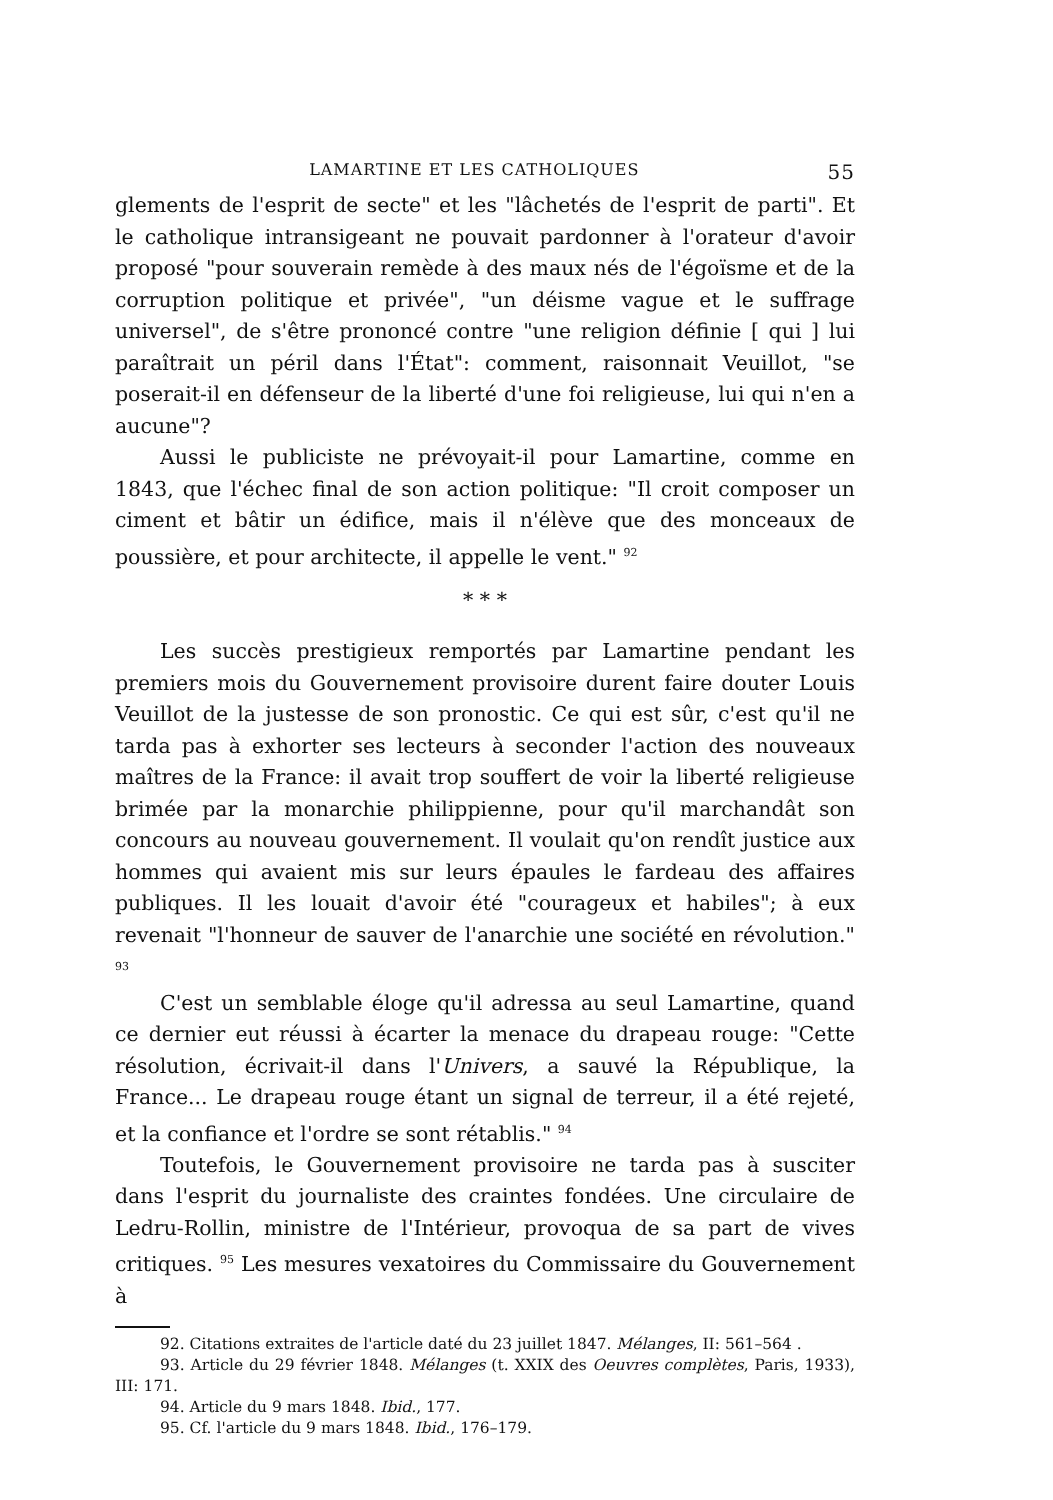LAMARTINE ET LES CATHOLIQUES 55
glements de l'esprit de secte" et les "lâchetés de l'esprit de parti". Et le catholique intransigeant ne pouvait pardonner à l'orateur d'avoir proposé "pour souverain remède à des maux nés de l'égoïsme et de la corruption politique et privée", "un déisme vague et le suffrage universel", de s'être prononcé contre "une religion définie [ qui ] lui paraîtrait un péril dans l'État": comment, raisonnait Veuillot, "se poserait-il en défenseur de la liberté d'une foi religieuse, lui qui n'en a aucune"?
Aussi le publiciste ne prévoyait-il pour Lamartine, comme en 1843, que l'échec final de son action politique: "Il croit composer un ciment et bâtir un édifice, mais il n'élève que des monceaux de poussière, et pour architecte, il appelle le vent." <sup>92</sup>
* * *
Les succès prestigieux remportés par Lamartine pendant les premiers mois du Gouvernement provisoire durent faire douter Louis Veuillot de la justesse de son pronostic. Ce qui est sûr, c'est qu'il ne tarda pas à exhorter ses lecteurs à seconder l'action des nouveaux maîtres de la France: il avait trop souffert de voir la liberté religieuse brimée par la monarchie philippienne, pour qu'il marchandât son concours au nouveau gouvernement. Il voulait qu'on rendît justice aux hommes qui avaient mis sur leurs épaules le fardeau des affaires publiques. Il les louait d'avoir été "courageux et habiles"; à eux revenait "l'honneur de sauver de l'anarchie une société en révolution." <sup>93</sup>
C'est un semblable éloge qu'il adressa au seul Lamartine, quand ce dernier eut réussi à écarter la menace du drapeau rouge: "Cette résolution, écrivait-il dans l'Univers, a sauvé la République, la France... Le drapeau rouge étant un signal de terreur, il a été rejeté, et la confiance et l'ordre se sont rétablis." <sup>94</sup>
Toutefois, le Gouvernement provisoire ne tarda pas à susciter dans l'esprit du journaliste des craintes fondées. Une circulaire de Ledru-Rollin, ministre de l'Intérieur, provoqua de sa part de vives critiques. <sup>95</sup> Les mesures vexatoires du Commissaire du Gouvernement à
92. Citations extraites de l'article daté du 23 juillet 1847. Mélanges, II: 561–564 .
93. Article du 29 février 1848. Mélanges (t. XXIX des Oeuvres complètes, Paris, 1933), III: 171.
94. Article du 9 mars 1848. Ibid., 177.
95. Cf. l'article du 9 mars 1848. Ibid., 176–179.